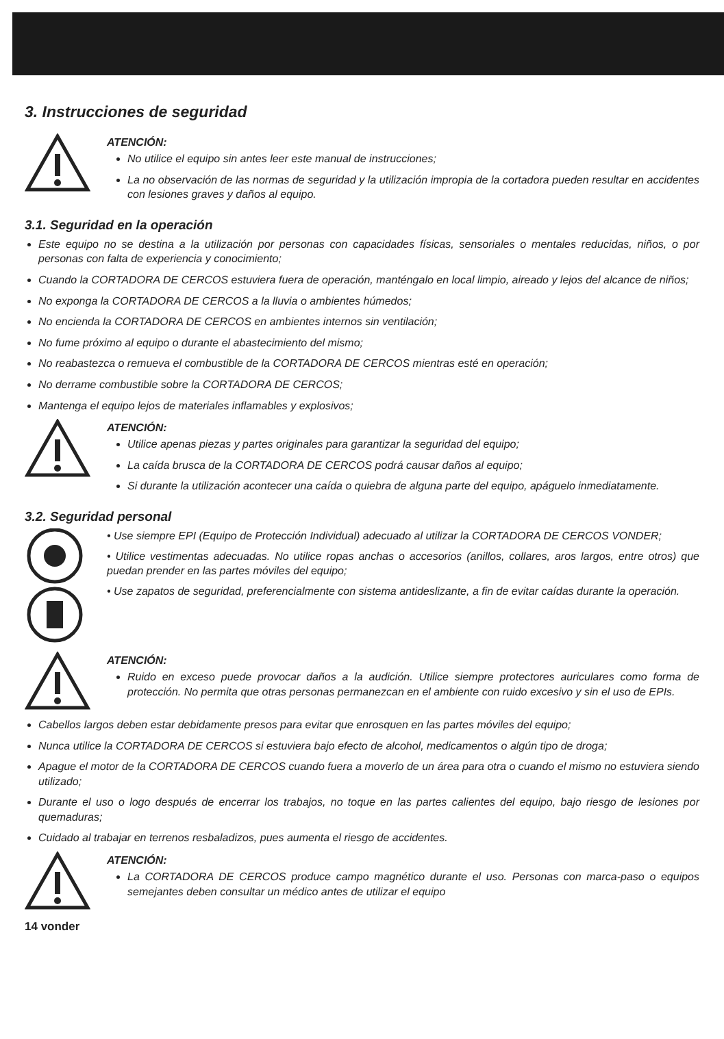3. Instrucciones de seguridad
ATENCIÓN:
No utilice el equipo sin antes leer este manual de instrucciones;
La no observación de las normas de seguridad y la utilización impropia de la cortadora pueden resultar en accidentes con lesiones graves y daños al equipo.
3.1. Seguridad en la operación
Este equipo no se destina a la utilización por personas con capacidades físicas, sensoriales o mentales reducidas, niños, o por personas con falta de experiencia y conocimiento;
Cuando la CORTADORA DE CERCOS estuviera fuera de operación, manténgalo en local limpio, aireado y lejos del alcance de niños;
No exponga la CORTADORA DE CERCOS a la lluvia o ambientes húmedos;
No encienda la CORTADORA DE CERCOS en ambientes internos sin ventilación;
No fume próximo al equipo o durante el abastecimiento del mismo;
No reabastezca o remueva el combustible de la CORTADORA DE CERCOS mientras esté en operación;
No derrame combustible sobre la CORTADORA DE CERCOS;
Mantenga el equipo lejos de materiales inflamables y explosivos;
ATENCIÓN:
Utilice apenas piezas y partes originales para garantizar la seguridad del equipo;
La caída brusca de la CORTADORA DE CERCOS podrá causar daños al equipo;
Si durante la utilización acontecer una caída o quiebra de alguna parte del equipo, apáguelo inmediatamente.
3.2. Seguridad personal
• Use siempre EPI (Equipo de Protección Individual) adecuado al utilizar la CORTADORA DE CERCOS VONDER;
• Utilice vestimentas adecuadas. No utilice ropas anchas o accesorios (anillos, collares, aros largos, entre otros) que puedan prender en las partes móviles del equipo;
• Use zapatos de seguridad, preferencialmente con sistema antideslizante, a fin de evitar caídas durante la operación.
ATENCIÓN:
Ruido en exceso puede provocar daños a la audición. Utilice siempre protectores auriculares como forma de protección. No permita que otras personas permanezcan en el ambiente con ruido excesivo y sin el uso de EPIs.
Cabellos largos deben estar debidamente presos para evitar que enrosquen en las partes móviles del equipo;
Nunca utilice la CORTADORA DE CERCOS si estuviera bajo efecto de alcohol, medicamentos o algún tipo de droga;
Apague el motor de la CORTADORA DE CERCOS cuando fuera a moverlo de un área para otra o cuando el mismo no estuviera siendo utilizado;
Durante el uso o logo después de encerrar los trabajos, no toque en las partes calientes del equipo, bajo riesgo de lesiones por quemaduras;
Cuidado al trabajar en terrenos resbaladizos, pues aumenta el riesgo de accidentes.
ATENCIÓN:
La CORTADORA DE CERCOS produce campo magnético durante el uso. Personas con marca-paso o equipos semejantes deben consultar un médico antes de utilizar el equipo
14 vonder